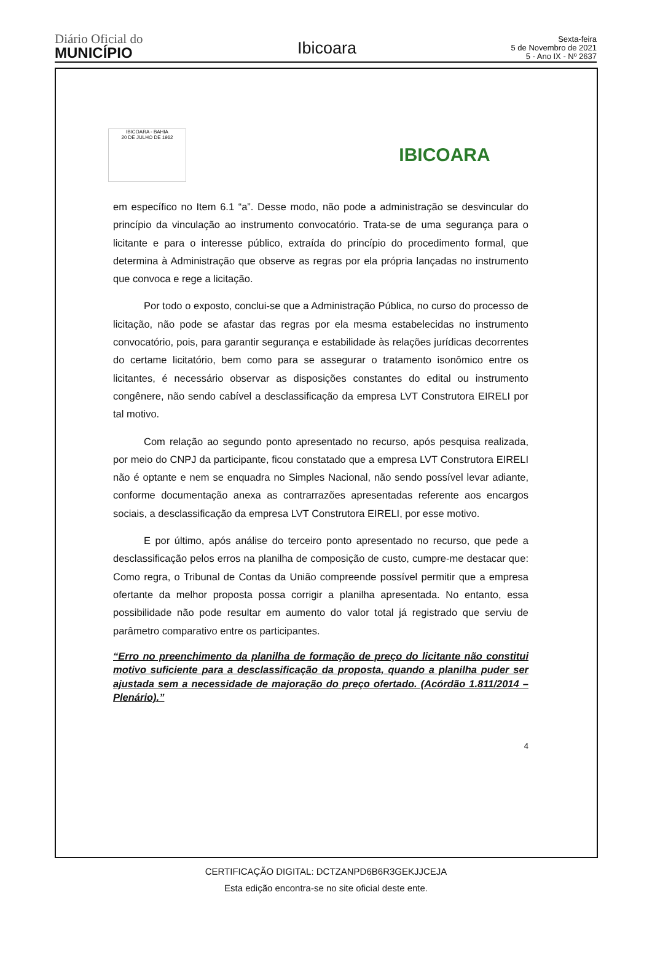Diário Oficial do
MUNICÍPIO
Ibicoara
Sexta-feira
5 de Novembro de 2021
5 - Ano IX - Nº 2637
IBICOARA - BAHIA
20 DE JULHO DE 1962
IBICOARA
em específico no Item 6.1 “a”. Desse modo, não pode a administração se desvincular do princípio da vinculação ao instrumento convocatório. Trata-se de uma segurança para o licitante e para o interesse público, extraída do princípio do procedimento formal, que determina à Administração que observe as regras por ela própria lançadas no instrumento que convoca e rege a licitação.
Por todo o exposto, conclui-se que a Administração Pública, no curso do processo de licitação, não pode se afastar das regras por ela mesma estabelecidas no instrumento convocatório, pois, para garantir segurança e estabilidade às relações jurídicas decorrentes do certame licitatório, bem como para se assegurar o tratamento isonômico entre os licitantes, é necessário observar as disposições constantes do edital ou instrumento congênere, não sendo cabível a desclassificação da empresa LVT Construtora EIRELI por tal motivo.
Com relação ao segundo ponto apresentado no recurso, após pesquisa realizada, por meio do CNPJ da participante, ficou constatado que a empresa LVT Construtora EIRELI não é optante e nem se enquadra no Simples Nacional, não sendo possível levar adiante, conforme documentação anexa as contrarrazões apresentadas referente aos encargos sociais, a desclassificação da empresa LVT Construtora EIRELI, por esse motivo.
E por último, após análise do terceiro ponto apresentado no recurso, que pede a desclassificação pelos erros na planilha de composição de custo, cumpre-me destacar que: Como regra, o Tribunal de Contas da União compreende possível permitir que a empresa ofertante da melhor proposta possa corrigir a planilha apresentada. No entanto, essa possibilidade não pode resultar em aumento do valor total já registrado que serviu de parâmetro comparativo entre os participantes.
“Erro no preenchimento da planilha de formação de preço do licitante não constitui motivo suficiente para a desclassificação da proposta, quando a planilha puder ser ajustada sem a necessidade de majoração do preço ofertado. (Acórdão 1.811/2014 – Plenário).”
4
CERTIFICAÇÃO DIGITAL: DCTZANPD6B6R3GEKJJCEJA
Esta edição encontra-se no site oficial deste ente.